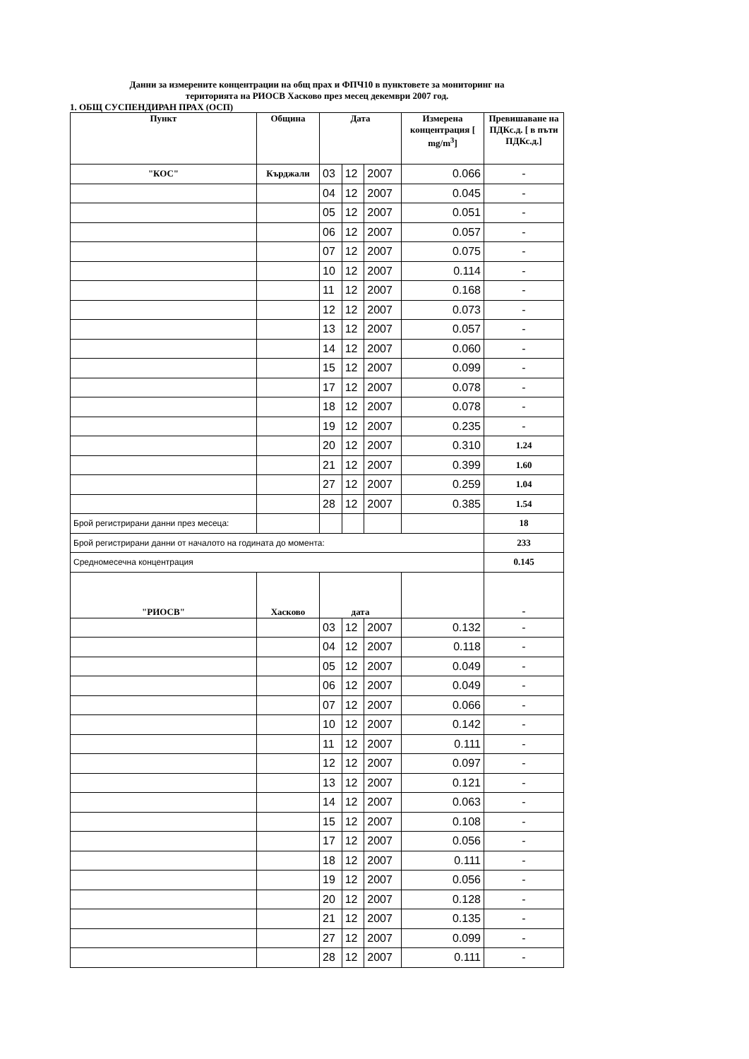Данни за измерените концентрации на общ прах и ФПЧ10 в пунктовете за мониторинг на
територията на РИОСВ Хасково през месец декември 2007 год.
1. ОБЩ СУСПЕНДИРАН ПРАХ (ОСП)
| Пункт | Община | Дата | | | Измерена концентрация [ mg/m<sup>3</sup>] | Превишаване на ПДКс.д. [ в пъти ПДКс.д.] |
| --- | --- | --- | --- | --- | --- | --- |
| "КОС" | Кърджали | 03 | 12 | 2007 | 0.066 | - |
| | | 04 | 12 | 2007 | 0.045 | - |
| | | 05 | 12 | 2007 | 0.051 | - |
| | | 06 | 12 | 2007 | 0.057 | - |
| | | 07 | 12 | 2007 | 0.075 | - |
| | | 10 | 12 | 2007 | 0.114 | - |
| | | 11 | 12 | 2007 | 0.168 | - |
| | | 12 | 12 | 2007 | 0.073 | - |
| | | 13 | 12 | 2007 | 0.057 | - |
| | | 14 | 12 | 2007 | 0.060 | - |
| | | 15 | 12 | 2007 | 0.099 | - |
| | | 17 | 12 | 2007 | 0.078 | - |
| | | 18 | 12 | 2007 | 0.078 | - |
| | | 19 | 12 | 2007 | 0.235 | - |
| | | 20 | 12 | 2007 | 0.310 | 1.24 |
| | | 21 | 12 | 2007 | 0.399 | 1.60 |
| | | 27 | 12 | 2007 | 0.259 | 1.04 |
| | | 28 | 12 | 2007 | 0.385 | 1.54 |
| Брой регистрирани данни през месеца: | | | | | | 18 |
| Брой регистрирани данни от началото на годината до момента: | | | | | | 233 |
| Средномесечна концентрация | | | | | | 0.145 |
| "РИОСВ" | Хасково | дата | | | | - |
| | | 03 | 12 | 2007 | 0.132 | - |
| | | 04 | 12 | 2007 | 0.118 | - |
| | | 05 | 12 | 2007 | 0.049 | - |
| | | 06 | 12 | 2007 | 0.049 | - |
| | | 07 | 12 | 2007 | 0.066 | - |
| | | 10 | 12 | 2007 | 0.142 | - |
| | | 11 | 12 | 2007 | 0.111 | - |
| | | 12 | 12 | 2007 | 0.097 | - |
| | | 13 | 12 | 2007 | 0.121 | - |
| | | 14 | 12 | 2007 | 0.063 | - |
| | | 15 | 12 | 2007 | 0.108 | - |
| | | 17 | 12 | 2007 | 0.056 | - |
| | | 18 | 12 | 2007 | 0.111 | - |
| | | 19 | 12 | 2007 | 0.056 | - |
| | | 20 | 12 | 2007 | 0.128 | - |
| | | 21 | 12 | 2007 | 0.135 | - |
| | | 27 | 12 | 2007 | 0.099 | - |
| | | 28 | 12 | 2007 | 0.111 | - |